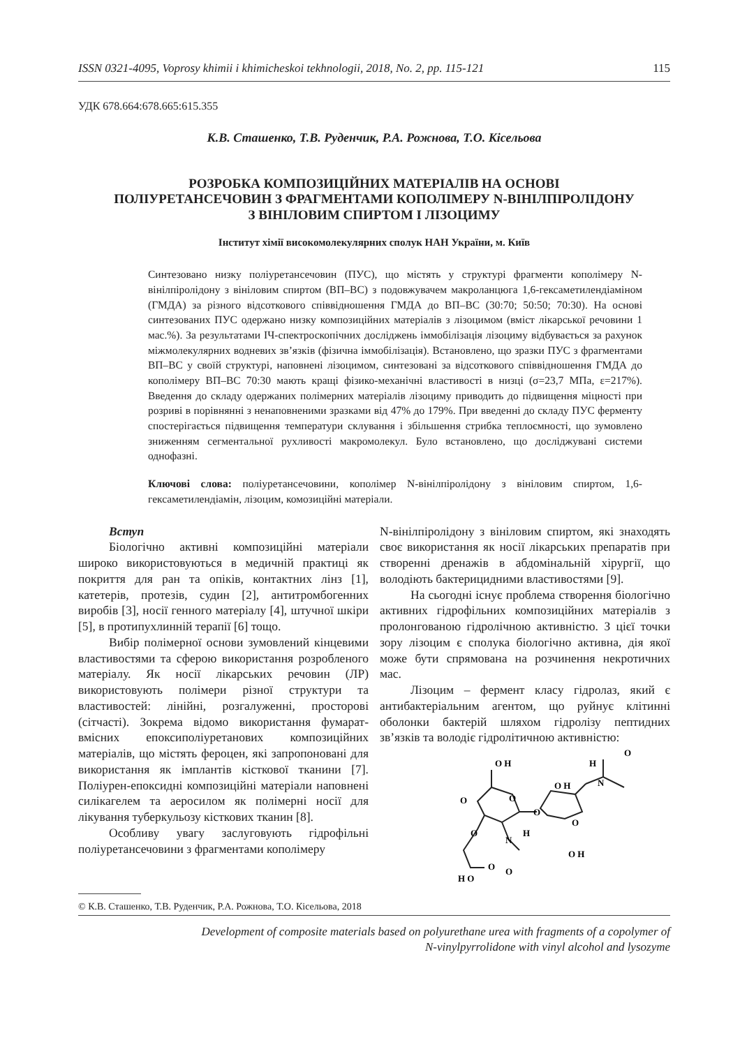ISSN 0321-4095, Voprosy khimii i khimicheskoi tekhnologii, 2018, No. 2, pp. 115-121 115
УДК 678.664:678.665:615.355
К.В. Сташенко, Т.В. Руденчик, Р.А. Рожнова, Т.О. Кісельова
РОЗРОБКА КОМПОЗИЦІЙНИХ МАТЕРІАЛІВ НА ОСНОВІ
ПОЛІУРЕТАНСЕЧОВИН З ФРАГМЕНТАМИ КОПОЛІМЕРУ N-ВІНІЛПІРОЛІДОНУ
З ВІНІЛОВИМ СПИРТОМ І ЛІЗОЦИМУ
Інститут хімії високомолекулярних сполук НАН України, м. Київ
Синтезовано низку поліуретансечовин (ПУС), що містять у структурі фрагменти кополімеру N-вінілпіролідону з вініловим спиртом (ВП–ВС) з подовжувачем макроланцюга 1,6-гексаметилендіаміном (ГМДА) за різного відсоткового співвідношення ГМДА до ВП–ВС (30:70; 50:50; 70:30). На основі синтезованих ПУС одержано низку композиційних матеріалів з лізоцимом (вміст лікарської речовини 1 мас.%). За результатами ІЧ-спектроскопічних досліджень іммобілізація лізоциму відбувається за рахунок міжмолекулярних водневих зв’язків (фізична іммобілізація). Встановлено, що зразки ПУС з фрагментами ВП–ВС у своїй структурі, наповнені лізоцимом, синтезовані за відсоткового співвідношення ГМДА до кополімеру ВП–ВС 70:30 мають кращі фізико-механічні властивості в низці (σ=23,7 МПа, ε=217%). Введення до складу одержаних полімерних матеріалів лізоциму приводить до підвищення міцності при розриві в порівнянні з ненаповненими зразками від 47% до 179%. При введенні до складу ПУС ферменту спостерігається підвищення температури склування і збільшення стрибка теплоємності, що зумовлено зниженням сегментальної рухливості макромолекул. Було встановлено, що досліджувані системи однофазні.
Ключові слова: поліуретансечовини, кополімер N-вінілпіролідону з вініловим спиртом, 1,6-гексаметилендіамін, лізоцим, комозиційні матеріали.
Вступ
Біологічно активні композиційні матеріали широко використовуються в медичній практиці як покриття для ран та опіків, контактних лінз [1], катетерів, протезів, судин [2], антитромбогенних виробів [3], носії генного матеріалу [4], штучної шкіри [5], в протипухлинній терапії [6] тощо.
Вибір полімерної основи зумовлений кінцевими властивостями та сферою використання розробленого матеріалу. Як носії лікарських речовин (ЛР) використовують полімери різної структури та властивостей: лінійні, розгалуженні, просторові (сітчасті). Зокрема відомо використання фумарат-вмісних епоксиполіуретанових композиційних матеріалів, що містять фероцен, які запропоновані для використання як імплантів кісткової тканини [7]. Поліурен-епоксидні композиційні матеріали наповнені силікагелем та аеросилом як полімерні носії для лікування туберкульозу кісткових тканин [8].
Особливу увагу заслуговують гідрофільні поліуретансечовини з фрагментами кополімеру
N-вінілпіролідону з вініловим спиртом, які знаходять своє використання як носії лікарських препаратів при створенні дренажів в абдомінальній хірургії, що володіють бактерицидними властивостями [9].
На сьогодні існує проблема створення біологічно активних гідрофільних композиційних матеріалів з пролонгованою гідролічною активністю. З цієї точки зору лізоцим є сполука біологічно активна, дія якої може бути спрямована на розчинення некротичних мас.
Лізоцим – фермент класу гідролаз, який є антибактеріальним агентом, що руйнує клітинні оболонки бактерій шляхом гідролізу пептидних зв’язків та володіє гідролітичною активністю:
O H
O H
H
N
O
O
O
O
O
N
H
O H
O
O
H O
O
© К.В. Сташенко, Т.В. Руденчик, Р.А. Рожнова, Т.О. Кісельова, 2018
Development of composite materials based on polyurethane urea with fragments of a copolymer of
N-vinylpyrrolidone with vinyl alcohol and lysozyme